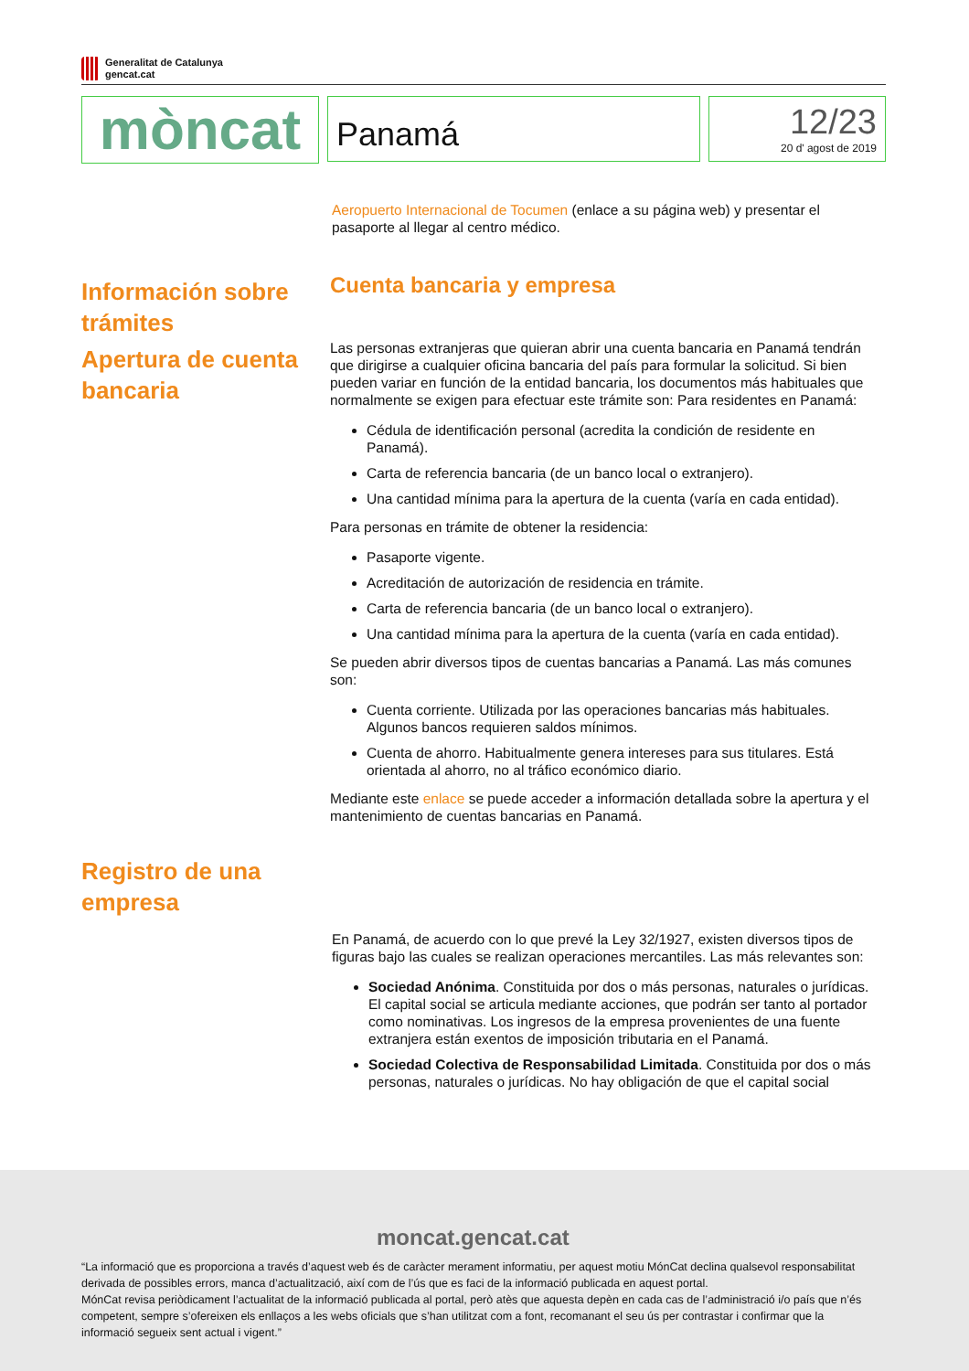Generalitat de Catalunya
gencat.cat
mòncat
Panamá
12/23
20 d' agost de 2019
Aeropuerto Internacional de Tocumen (enlace a su página web) y presentar el pasaporte al llegar al centro médico.
Información sobre trámites
Apertura de cuenta bancaria
Cuenta bancaria y empresa
Las personas extranjeras que quieran abrir una cuenta bancaria en Panamá tendrán que dirigirse a cualquier oficina bancaria del país para formular la solicitud. Si bien pueden variar en función de la entidad bancaria, los documentos más habituales que normalmente se exigen para efectuar este trámite son: Para residentes en Panamá:
Cédula de identificación personal (acredita la condición de residente en Panamá).
Carta de referencia bancaria (de un banco local o extranjero).
Una cantidad mínima para la apertura de la cuenta (varía en cada entidad).
Para personas en trámite de obtener la residencia:
Pasaporte vigente.
Acreditación de autorización de residencia en trámite.
Carta de referencia bancaria (de un banco local o extranjero).
Una cantidad mínima para la apertura de la cuenta (varía en cada entidad).
Se pueden abrir diversos tipos de cuentas bancarias a Panamá. Las más comunes son:
Cuenta corriente. Utilizada por las operaciones bancarias más habituales. Algunos bancos requieren saldos mínimos.
Cuenta de ahorro. Habitualmente genera intereses para sus titulares. Está orientada al ahorro, no al tráfico económico diario.
Mediante este enlace se puede acceder a información detallada sobre la apertura y el mantenimiento de cuentas bancarias en Panamá.
Registro de una empresa
En Panamá, de acuerdo con lo que prevé la Ley 32/1927, existen diversos tipos de figuras bajo las cuales se realizan operaciones mercantiles. Las más relevantes son:
Sociedad Anónima. Constituida por dos o más personas, naturales o jurídicas. El capital social se articula mediante acciones, que podrán ser tanto al portador como nominativas. Los ingresos de la empresa provenientes de una fuente extranjera están exentos de imposición tributaria en el Panamá.
Sociedad Colectiva de Responsabilidad Limitada. Constituida por dos o más personas, naturales o jurídicas. No hay obligación de que el capital social
moncat.gencat.cat
“La informació que es proporciona a través d’aquest web és de caràcter merament informatiu, per aquest motiu MónCat declina qualsevol responsabilitat derivada de possibles errors, manca d’actualització, així com de l’ús que es faci de la informació publicada en aquest portal.
MónCat revisa periòdicament l’actualitat de la informació publicada al portal, però atès que aquesta depèn en cada cas de l’administració i/o país que n’és competent, sempre s’ofereixen els enllaços a les webs oficials que s’han utilitzat com a font, recomanant el seu ús per contrastar i confirmar que la informació segueix sent actual i vigent.”